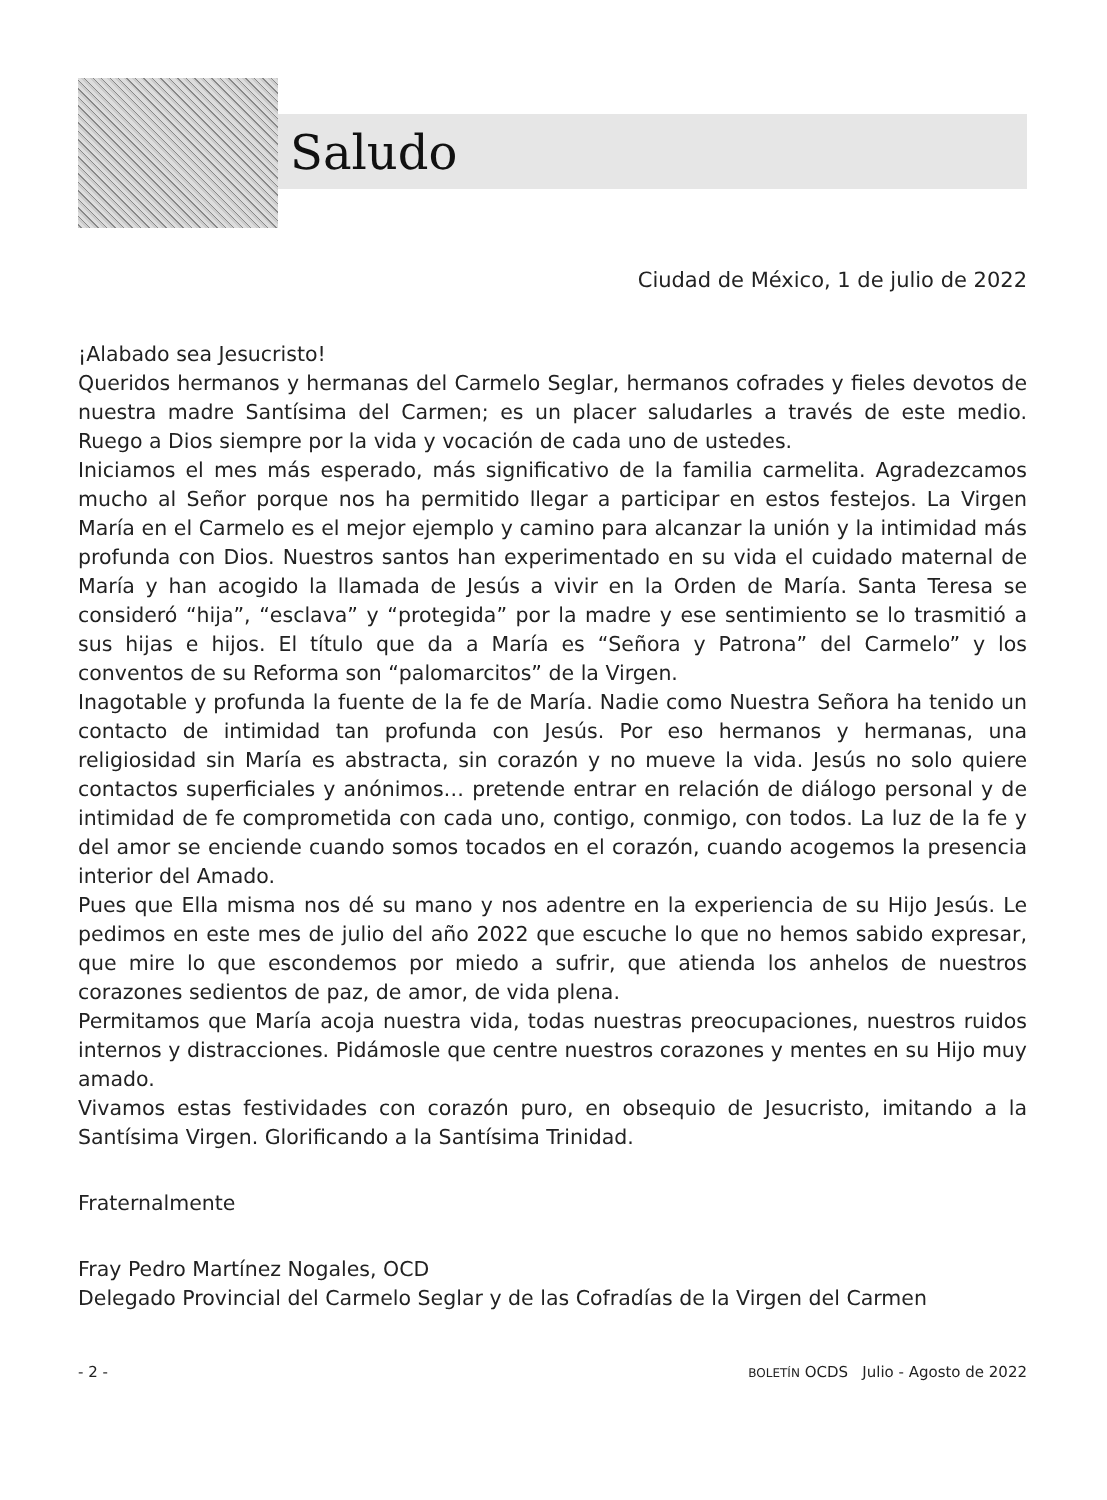Saludo
Ciudad de México, 1 de julio de 2022
¡Alabado sea Jesucristo!
Queridos hermanos y hermanas del Carmelo Seglar, hermanos cofrades y fieles devotos de nuestra madre Santísima del Carmen; es un placer saludarles a través de este medio. Ruego a Dios siempre por la vida y vocación de cada uno de ustedes.
Iniciamos el mes más esperado, más significativo de la familia carmelita. Agradezcamos mucho al Señor porque nos ha permitido llegar a participar en estos festejos. La Virgen María en el Carmelo es el mejor ejemplo y camino para alcanzar la unión y la intimidad más profunda con Dios. Nuestros santos han experimentado en su vida el cuidado maternal de María y han acogido la llamada de Jesús a vivir en la Orden de María. Santa Teresa se consideró “hija”, “esclava” y “protegida” por la madre y ese sentimiento se lo trasmitió a sus hijas e hijos. El título que da a María es “Señora y Patrona” del Carmelo” y los conventos de su Reforma son “palomarcitos” de la Virgen.
Inagotable y profunda la fuente de la fe de María. Nadie como Nuestra Señora ha tenido un contacto de intimidad tan profunda con Jesús. Por eso hermanos y hermanas, una religiosidad sin María es abstracta, sin corazón y no mueve la vida. Jesús no solo quiere contactos superficiales y anónimos… pretende entrar en relación de diálogo personal y de intimidad de fe comprometida con cada uno, contigo, conmigo, con todos. La luz de la fe y del amor se enciende cuando somos tocados en el corazón, cuando acogemos la presencia interior del Amado.
Pues que Ella misma nos dé su mano y nos adentre en la experiencia de su Hijo Jesús. Le pedimos en este mes de julio del año 2022 que escuche lo que no hemos sabido expresar, que mire lo que escondemos por miedo a sufrir, que atienda los anhelos de nuestros corazones sedientos de paz, de amor, de vida plena.
Permitamos que María acoja nuestra vida, todas nuestras preocupaciones, nuestros ruidos internos y distracciones. Pidámosle que centre nuestros corazones y mentes en su Hijo muy amado.
Vivamos estas festividades con corazón puro, en obsequio de Jesucristo, imitando a la Santísima Virgen. Glorificando a la Santísima Trinidad.
Fraternalmente
Fray Pedro Martínez Nogales, OCD
Delegado Provincial del Carmelo Seglar y de las Cofradías de la Virgen del Carmen
- 2 - BOLETÍN OCDS Julio - Agosto de 2022